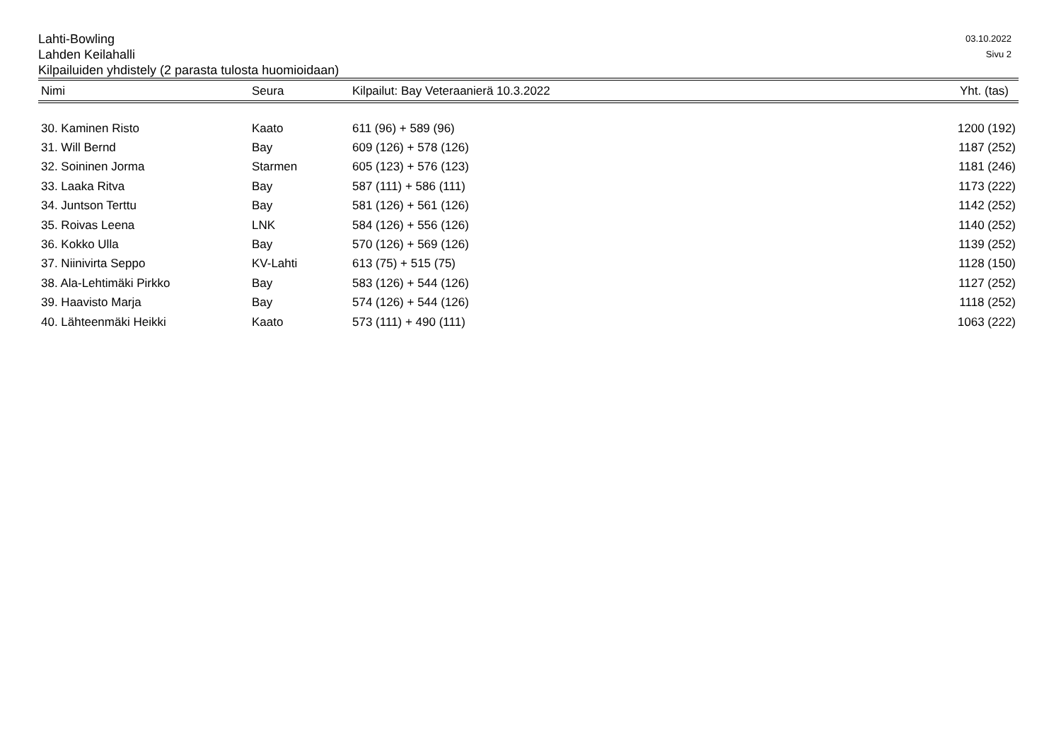Lahti-Bowling
Lahden Keilahalli
Kilpailuiden yhdistely (2 parasta tulosta huomioidaan)
03.10.2022
Sivu 2
| Nimi | Seura | Kilpailut: Bay Veteraanierä 10.3.2022 | Yht. (tas) |
| --- | --- | --- | --- |
| 30. Kaminen Risto | Kaato | 611 (96) + 589 (96) | 1200 (192) |
| 31. Will Bernd | Bay | 609 (126) + 578 (126) | 1187 (252) |
| 32. Soininen Jorma | Starmen | 605 (123) + 576 (123) | 1181 (246) |
| 33. Laaka Ritva | Bay | 587 (111) + 586 (111) | 1173 (222) |
| 34. Juntson Terttu | Bay | 581 (126) + 561 (126) | 1142 (252) |
| 35. Roivas Leena | LNK | 584 (126) + 556 (126) | 1140 (252) |
| 36. Kokko Ulla | Bay | 570 (126) + 569 (126) | 1139 (252) |
| 37. Niinivirta Seppo | KV-Lahti | 613 (75) + 515 (75) | 1128 (150) |
| 38. Ala-Lehtimäki Pirkko | Bay | 583 (126) + 544 (126) | 1127 (252) |
| 39. Haavisto Marja | Bay | 574 (126) + 544 (126) | 1118 (252) |
| 40. Lähteenmäki Heikki | Kaato | 573 (111) + 490 (111) | 1063 (222) |